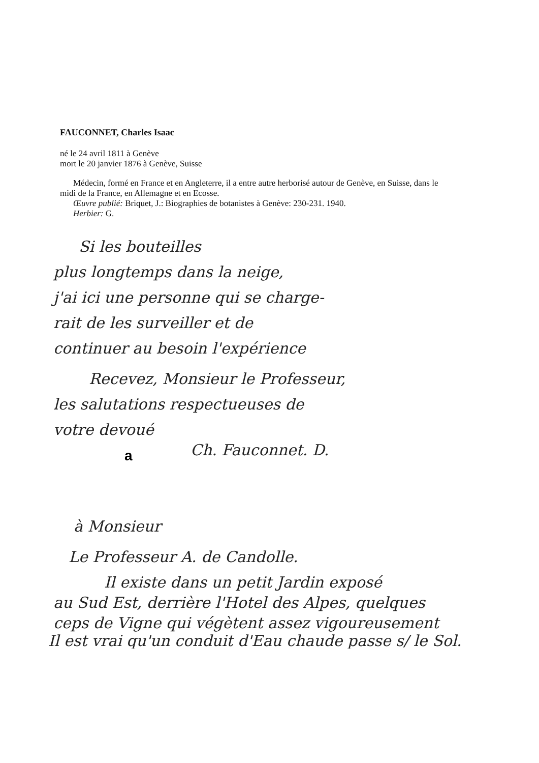FAUCONNET, Charles Isaac
né le 24 avril 1811 à Genève
mort le 20 janvier 1876 à Genève, Suisse
Médecin, formé en France et en Angleterre, il a entre autre herborisé autour de Genève, en Suisse, dans le midi de la France, en Allemagne et en Ecosse.
Œuvre publié: Briquet, J.: Biographies de botanistes à Genève: 230-231. 1940.
Herbier: G.
Si les bouteilles
plus longtemps dans la neige,
j'ai ici une personne qui se charge-
rait de les surveiller et de
continuer au besoin l'expérience
Recevez, Monsieur le Professeur,
les salutations respectueuses de
votre devoué
Ch. Fauconnet. D.
a
à Monsieur
Le Professeur A. de Candolle.
Il existe dans un petit Jardin exposé
au Sud Est, derrière l'Hotel des Alpes, quelques
ceps de Vigne qui végètent assez vigoureusement
Il est vrai qu'un conduit d'Eau chaude passe s/ le Sol.